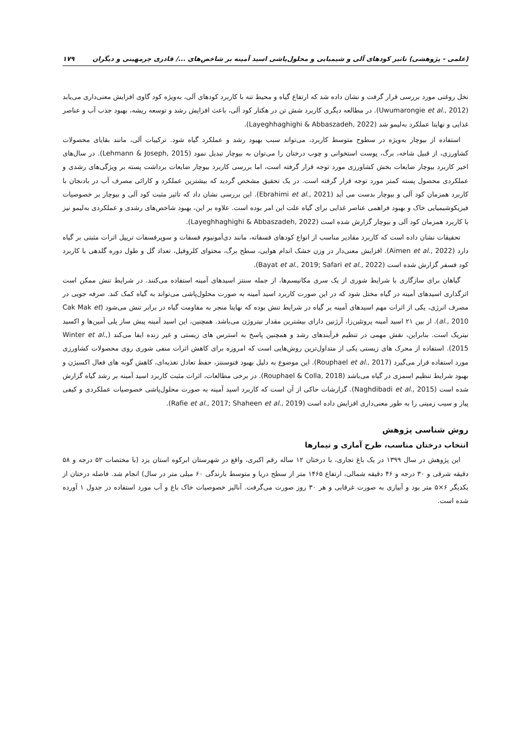(علمی - پژوهشی) تاثیر کودهای آلی و شیمیایی و محلول‌پاشی اسید آمینه بر شاخص‌های .../ قادری چرمهینی و دیگران ۱۷۹
نخل روغنی مورد بررسی قرار گرفت و نشان داده شد که ارتفاع گیاه و محیط تنه با کاربرد کودهای آلی، به‌ویژه کود گاوی افزایش معنی‌داری می‌یابد (Uwumarongie et al., 2012). در مطالعه دیگری کاربرد شش تن در هکتار کود آلی، باعث افزایش رشد و توسعه ریشه، بهبود جذب آب و عناصر غذایی و نهایتا عملکرد به‌لیمو شد (Layeghhaghighi & Abbaszadeh, 2022).
استفاده از بیوچار به‌ویژه در سطوح متوسط کاربرد، می‌تواند سبب بهبود رشد و عملکرد گیاه شود. ترکیبات آلی، مانند بقایای محصولات کشاورزی، از قبیل شاخه، برگ، پوست استخوانی و چوب درختان را می‌توان به بیوچار تبدیل نمود (Lehmann & Joseph, 2015). در سال‌های اخیر کاربرد بیوچار ضایعات بخش کشاورزی مورد توجه قرار گرفته است، اما بررسی کاربرد بیوچار ضایعات برداشت پسته بر ویژگی‌های رشدی و عملکردی محصول پسته کمتر مورد توجه قرار گرفته است. در یک تحقیق مشخص گردید که بیشترین عملکرد و کارائی مصرف آب در بادنجان با کاربرد همزمان کود آلی و بیوچار بدست می آید (Ebrahimi et al., 2021). این بررسی نشان داد که تاثیر مثبت کود آلی و بیوچار بر خصوصیات فیزیکوشیمیایی خاک و بهبود فراهمی عناصر غذایی برای گیاه علت این امر بوده است. علاوه بر این، بهبود شاخص‌های رشدی و عملکردی به‌لیمو نیز با کاربرد همزمان کود آلی و بیوچار گزارش شده است (Layeghhaghighi & Abbaszadeh, 2022).
تحقیقات نشان داده است که کاربرد مقادیر مناسب از انواع کودهای فسفاته، مانند دی‌آمونیوم فسفات و سوپرفسفات تریپل اثرات مثبتی بر گیاه دارد (Aimen et al., 2022). افزایش معنی‌دار در وزن خشک اندام هوایی، سطح برگ، محتوای کلروفیل، تعداد گل و طول دوره گلدهی با کاربرد کود فسفر گزارش شده است (Bayat et al., 2019; Safari et al., 2022).
گیاهان برای سازگاری با شرایط شوری از یک سری مکانیسم‌ها، از جمله سنتز اسیدهای آمینه استفاده می‌کنند. در شرایط تنش ممکن است اثرگذاری اسیدهای آمینه در گیاه مختل شود که در این صورت کاربرد اسید آمینه به صورت محلول‌پاشی می‌تواند به گیاه کمک کند. صرفه جویی در مصرف انرژی، یکی از اثرات مهم اسیدهای آمینه بر گیاه در شرایط تنش بوده که نهایتا منجر به مقاومت گیاه در برابر تنش می‌شود (Cak Mak et al., 2010). از بین ۲۱ اسید آمینه پروتئین‌زا، آرژنین دارای بیشترین مقدار نیتروژن می‌باشد. همچنین، این اسید آمینه پیش ساز پلی آمین‌ها و اکسید نیتریک است. بنابراین، نقش مهمی در تنظیم فرآیندهای رشد و همچنین پاسخ به استرس های زیستی و غیر زنده ایفا می‌کند (Winter et al., 2015). استفاده از محرک های زیستی یکی از متداول‌ترین روش‌هایی است که امروزه برای کاهش اثرات منفی شوری روی محصولات کشاورزی مورد استفاده قرار می‌گیرد (Rouphael et al., 2017). این موضوع به دلیل بهبود فتوسنتز، حفظ تعادل تغذیه‌ای، کاهش گونه های فعال اکسیژن و بهبود شرایط تنظیم اسمزی در گیاه می‌باشد (Rouphael & Colla, 2018). در برخی مطالعات، اثرات مثبت کاربرد اسید آمینه بر رشد گیاه گزارش شده است (Naghdibadi et al., 2015). گزارشات حاکی از آن است که کاربرد اسید آمینه به صورت محلول‌پاشی خصوصیات عملکردی و کیفی پیاز و سیب زمینی را به طور معنی‌داری افزایش داده است (Rafie et al., 2017; Shaheen et al., 2019).
روش شناسی پژوهش
انتخاب درختان مناسب، طرح آماری و تیمارها
این پژوهش در سال ۱۳۹۹ در یک باغ تجاری، با درختان ۱۲ ساله رقم اکبری، واقع در شهرستان ابرکوه استان یزد (با مختصات ۵۲ درجه و ۵۸ دقیقه شرقی و ۳۰ درجه و ۴۶ دقیقه شمالی، ارتفاع ۱۴۶۵ متر از سطح دریا و متوسط بارندگی ۶۰ میلی متر در سال) انجام شد. فاصله درختان از یکدیگر ۶×۵ متر بود و آبیاری به صورت غرقابی و هر ۳۰ روز صورت می‌گرفت. آنالیز خصوصیات خاک باغ و آب مورد استفاده در جدول ۱ آورده شده است.